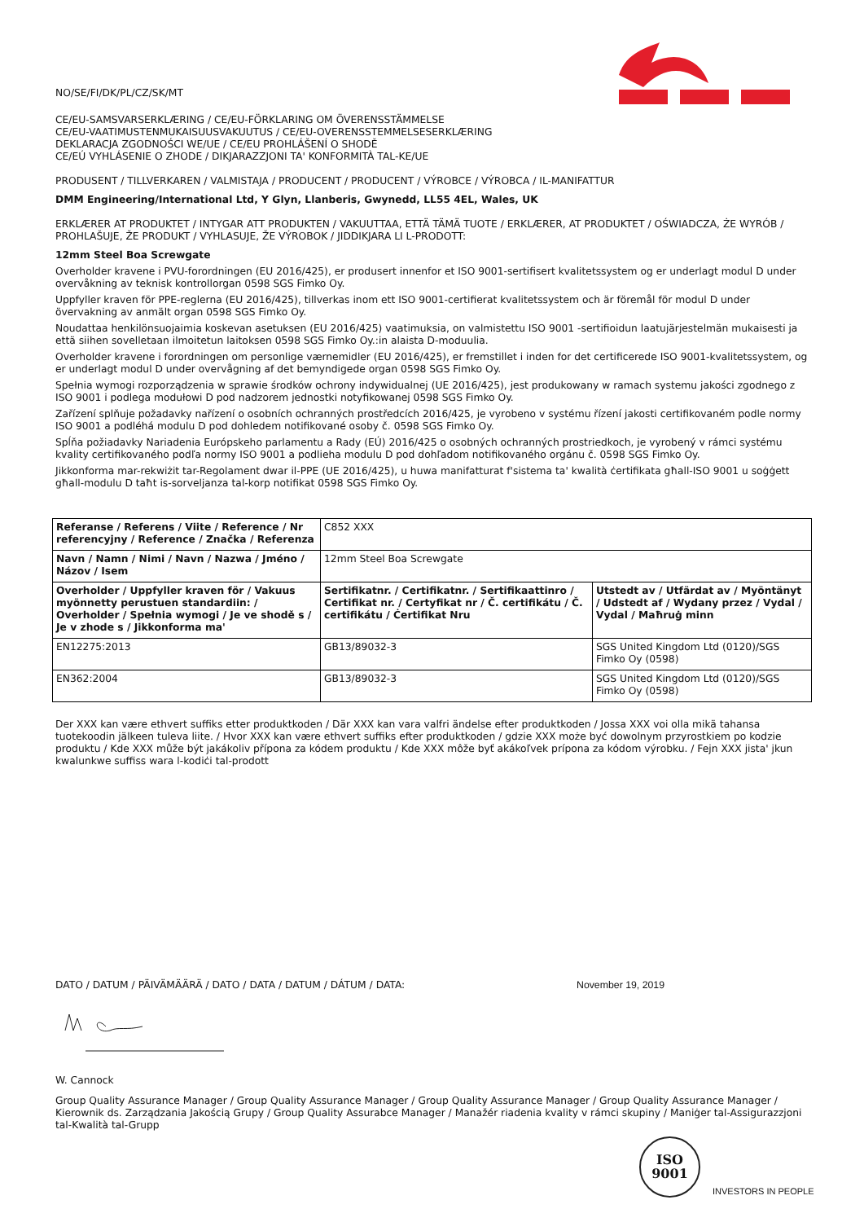NO/SE/FI/DK/PL/CZ/SK/MT
CE/EU-SAMSVARSERKLÆRING / CE/EU-FÖRKLARING OM ÖVERENSSTÄMMELSE
CE/EU-VAATIMUSTENMUKAISUUSVAKUUTUS / CE/EU-OVERENSSTEMMELSESERKLÆRING
DEKLARACJA ZGODNOŚCI WE/UE / CE/EU PROHLÁŠENÍ O SHODĚ
CE/EÚ VYHLÁSENIE O ZHODE / DIKJARAZZJONI TA' KONFORMITÀ TAL-KE/UE
PRODUSENT / TILLVERKAREN / VALMISTAJA / PRODUCENT / PRODUCENT / VÝROBCE / VÝROBCA / IL-MANIFATTUR
DMM Engineering/International Ltd, Y Glyn, Llanberis, Gwynedd, LL55 4EL, Wales, UK
ERKLÆRER AT PRODUKTET / INTYGAR ATT PRODUKTEN / VAKUUTTAA, ETTÄ TÄMÄ TUOTE / ERKLÆRER, AT PRODUKTET / OŚWIADCZA, ŻE WYRÓB / PROHLAŠUJE, ŽE PRODUKT / VYHLASUJE, ŽE VÝROBOK / JIDDIKJARA LI L-PRODOTT:
12mm Steel Boa Screwgate
Overholder kravene i PVU-forordningen (EU 2016/425), er produsert innenfor et ISO 9001-sertifisert kvalitetssystem og er underlagt modul D under overvåkning av teknisk kontrollorgan 0598 SGS Fimko Oy.
Uppfyller kraven för PPE-reglerna (EU 2016/425), tillverkas inom ett ISO 9001-certifierat kvalitetssystem och är föremål för modul D under övervakning av anmält organ 0598 SGS Fimko Oy.
Noudattaa henkilönsuojaimia koskevan asetuksen (EU 2016/425) vaatimuksia, on valmistettu ISO 9001 -sertifioidun laatujärjestelmän mukaisesti ja että siihen sovelletaan ilmoitetun laitoksen 0598 SGS Fimko Oy.:in alaista D-moduulia.
Overholder kravene i forordningen om personlige værnemidler (EU 2016/425), er fremstillet i inden for det certificerede ISO 9001-kvalitetssystem, og er underlagt modul D under overvågning af det bemyndigede organ 0598 SGS Fimko Oy.
Spełnia wymogi rozporządzenia w sprawie środków ochrony indywidualnej (UE 2016/425), jest produkowany w ramach systemu jakości zgodnego z ISO 9001 i podlega modułowi D pod nadzorem jednostki notyfikowanej 0598 SGS Fimko Oy.
Zařízení splňuje požadavky nařízení o osobních ochranných prostředcích 2016/425, je vyrobeno v systému řízení jakosti certifikovaném podle normy ISO 9001 a podléhá modulu D pod dohledem notifikované osoby č. 0598 SGS Fimko Oy.
Spĺňa požiadavky Nariadenia Európskeho parlamentu a Rady (EÚ) 2016/425 o osobných ochranných prostriedkoch, je vyrobený v rámci systému kvality certifikovaného podľa normy ISO 9001 a podlieha modulu D pod dohľadom notifikovaného orgánu č. 0598 SGS Fimko Oy.
Jikkonforma mar-rekwiżit tar-Regolament dwar il-PPE (UE 2016/425), u huwa manifatturat f'sistema ta' kwalità ċertifikata għall-ISO 9001 u soġġett għall-modulu D taħt is-sorveljanza tal-korp notifikat 0598 SGS Fimko Oy.
| Referanse / Referens / Viite / Reference / Nr referencyjny / Reference / Značka / Referenza | C852 XXX | |
| Navn / Namn / Nimi / Navn / Nazwa / Jméno / Názov / Isem | 12mm Steel Boa Screwgate | |
| Overholder / Uppfyller kraven för / Vakuus myönnetty perustuen standardiin: / Overholder / Spełnia wymogi / Je ve shodě s / Je v zhode s / Jikkonforma ma' | Sertifikatnr. / Certifikatnr. / Sertifikaattinro / Certifikat nr. / Certyfikat nr / Č. certifikátu / Č. certifikátu / Ċertifikat Nru | Utstedt av / Utfärdat av / Myöntänyt / Udstedt af / Wydany przez / Vydal / Vydal / Maħruġ minn |
| EN12275:2013 | GB13/89032-3 | SGS United Kingdom Ltd (0120)/SGS Fimko Oy (0598) |
| EN362:2004 | GB13/89032-3 | SGS United Kingdom Ltd (0120)/SGS Fimko Oy (0598) |
Der XXX kan være ethvert suffiks etter produktkoden / Där XXX kan vara valfri ändelse efter produktkoden / Jossa XXX voi olla mikä tahansa tuotekoodin jälkeen tuleva liite. / Hvor XXX kan være ethvert suffiks efter produktkoden / gdzie XXX może być dowolnym przyrostkiem po kodzie produktu / Kde XXX může být jakákoliv přípona za kódem produktu / Kde XXX môže byť akákoľvek prípona za kódom výrobku. / Fejn XXX jista' jkun kwalunkwe suffiss wara l-kodiċi tal-prodott
DATO / DATUM / PÄIVÄMÄÄRÄ / DATO / DATA / DATUM / DÁTUM / DATA: November 19, 2019
W. Cannock
Group Quality Assurance Manager / Group Quality Assurance Manager / Group Quality Assurance Manager / Group Quality Assurance Manager / Kierownik ds. Zarządzania Jakością Grupy / Group Quality Assurabce Manager / Manažér riadenia kvality v rámci skupiny / Maniġer tal-Assigurazzjoni tal-Kwalità tal-Grupp
ISO
9001
INVESTORS IN PEOPLE